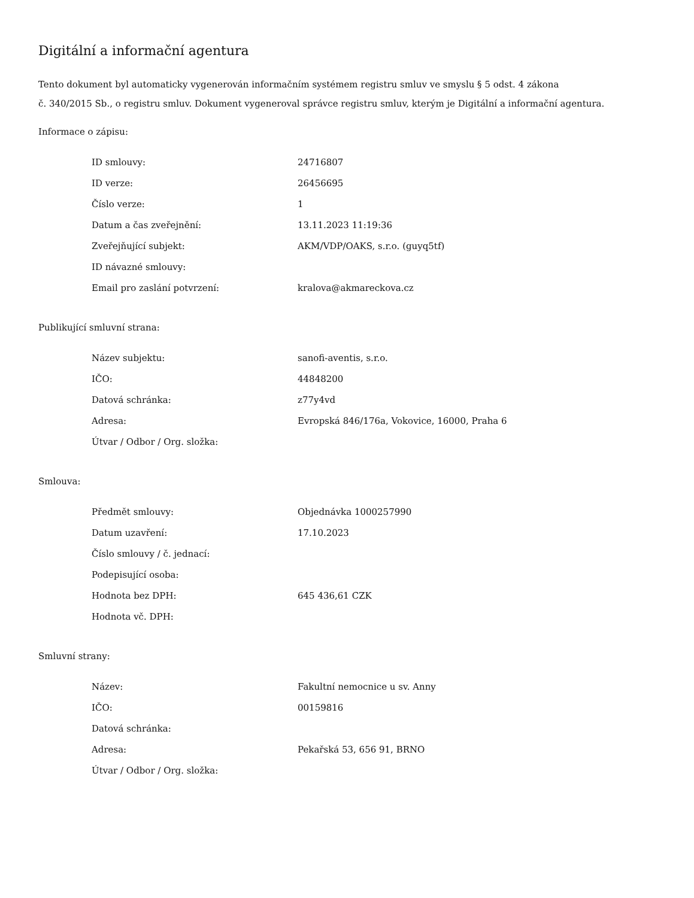Digitální a informační agentura
Tento dokument byl automaticky vygenerován informačním systémem registru smluv ve smyslu § 5 odst. 4 zákona
č. 340/2015 Sb., o registru smluv. Dokument vygeneroval správce registru smluv, kterým je Digitální a informační agentura.
Informace o zápisu:
| ID smlouvy: | 24716807 |
| ID verze: | 26456695 |
| Číslo verze: | 1 |
| Datum a čas zveřejnění: | 13.11.2023 11:19:36 |
| Zveřejňující subjekt: | AKM/VDP/OAKS, s.r.o. (guyq5tf) |
| ID návazné smlouvy: | |
| Email pro zaslání potvrzení: | kralova@akmareckova.cz |
Publikující smluvní strana:
| Název subjektu: | sanofi-aventis, s.r.o. |
| IČO: | 44848200 |
| Datová schránka: | z77y4vd |
| Adresa: | Evropská 846/176a, Vokovice, 16000, Praha 6 |
| Útvar / Odbor / Org. složka: | |
Smlouva:
| Předmět smlouvy: | Objednávka 1000257990 |
| Datum uzavření: | 17.10.2023 |
| Číslo smlouvy / č. jednací: | |
| Podepisující osoba: | |
| Hodnota bez DPH: | 645 436,61 CZK |
| Hodnota vč. DPH: | |
Smluvní strany:
| Název: | Fakultní nemocnice u sv. Anny |
| IČO: | 00159816 |
| Datová schránka: | |
| Adresa: | Pekařská 53, 656 91, BRNO |
| Útvar / Odbor / Org. složka: | |